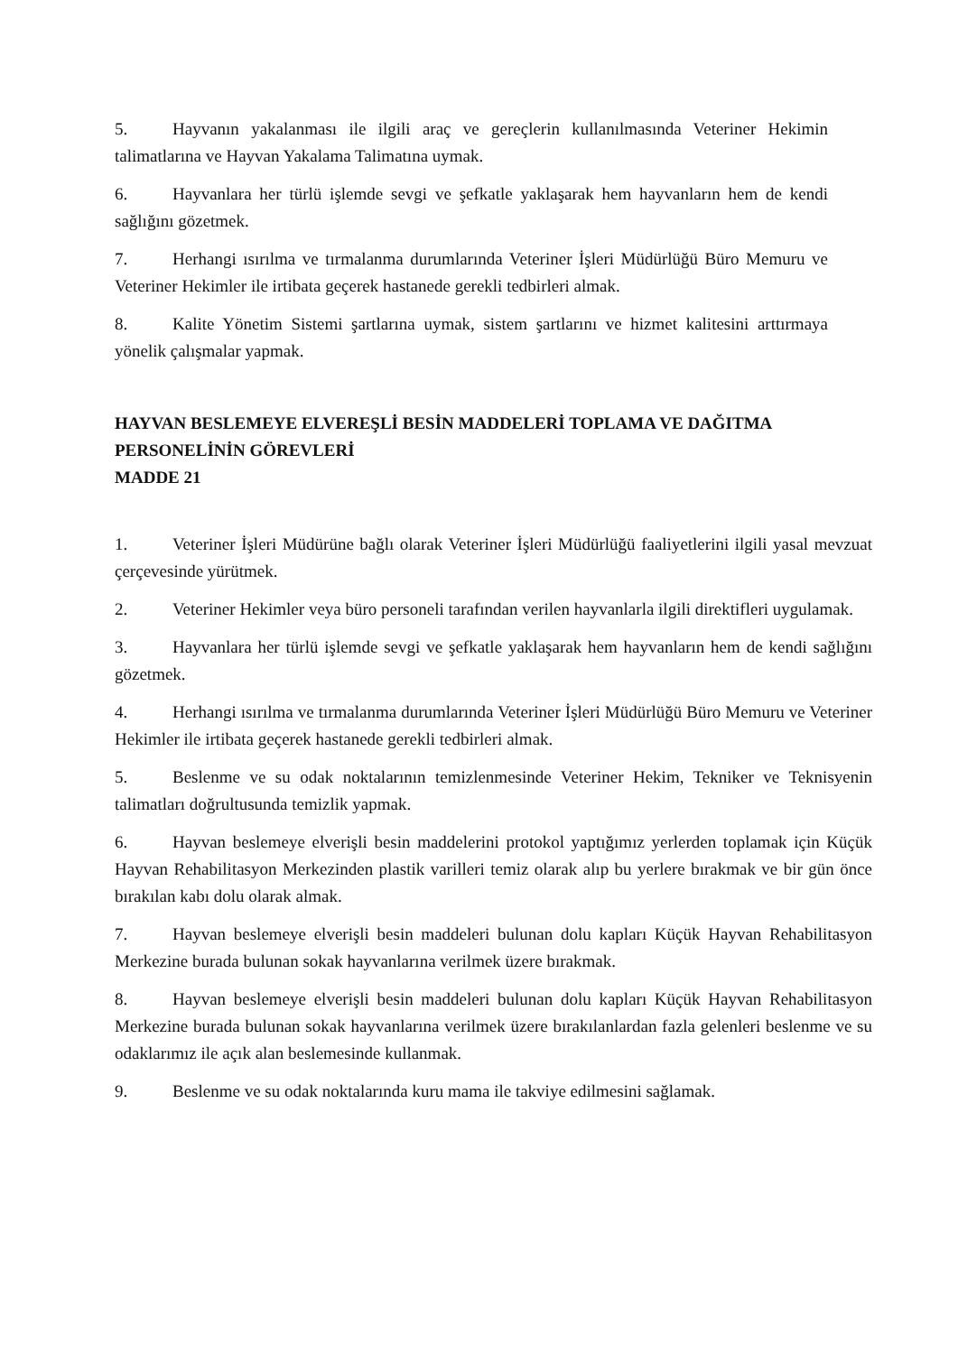5. Hayvanın yakalanması ile ilgili araç ve gereçlerin kullanılmasında Veteriner Hekimin talimatlarına ve Hayvan Yakalama Talimatına uymak.
6. Hayvanlara her türlü işlemde sevgi ve şefkatle yaklaşarak hem hayvanların hem de kendi sağlığını gözetmek.
7. Herhangi ısırılma ve tırmalanma durumlarında Veteriner İşleri Müdürlüğü Büro Memuru ve Veteriner Hekimler ile irtibata geçerek hastanede gerekli tedbirleri almak.
8. Kalite Yönetim Sistemi şartlarına uymak, sistem şartlarını ve hizmet kalitesini arttırmaya yönelik çalışmalar yapmak.
HAYVAN BESLEMEYE ELVEREŞLİ BESİN MADDELERİ TOPLAMA VE DAĞITMA PERSONELİNİN GÖREVLERİ
MADDE 21
1. Veteriner İşleri Müdürüne bağlı olarak Veteriner İşleri Müdürlüğü faaliyetlerini ilgili yasal mevzuat çerçevesinde yürütmek.
2. Veteriner Hekimler veya büro personeli tarafından verilen hayvanlarla ilgili direktifleri uygulamak.
3. Hayvanlara her türlü işlemde sevgi ve şefkatle yaklaşarak hem hayvanların hem de kendi sağlığını gözetmek.
4. Herhangi ısırılma ve tırmalanma durumlarında Veteriner İşleri Müdürlüğü Büro Memuru ve Veteriner Hekimler ile irtibata geçerek hastanede gerekli tedbirleri almak.
5. Beslenme ve su odak noktalarının temizlenmesinde Veteriner Hekim, Tekniker ve Teknisyenin talimatları doğrultusunda temizlik yapmak.
6. Hayvan beslemeye elverişli besin maddelerini protokol yaptığımız yerlerden toplamak için Küçük Hayvan Rehabilitasyon Merkezinden plastik varilleri temiz olarak alıp bu yerlere bırakmak ve bir gün önce bırakılan kabı dolu olarak almak.
7. Hayvan beslemeye elverişli besin maddeleri bulunan dolu kapları Küçük Hayvan Rehabilitasyon Merkezine burada bulunan sokak hayvanlarına verilmek üzere bırakmak.
8. Hayvan beslemeye elverişli besin maddeleri bulunan dolu kapları Küçük Hayvan Rehabilitasyon Merkezine burada bulunan sokak hayvanlarına verilmek üzere bırakılanlardan fazla gelenleri beslenme ve su odaklarımız ile açık alan beslemesinde kullanmak.
9. Beslenme ve su odak noktalarında kuru mama ile takviye edilmesini sağlamak.